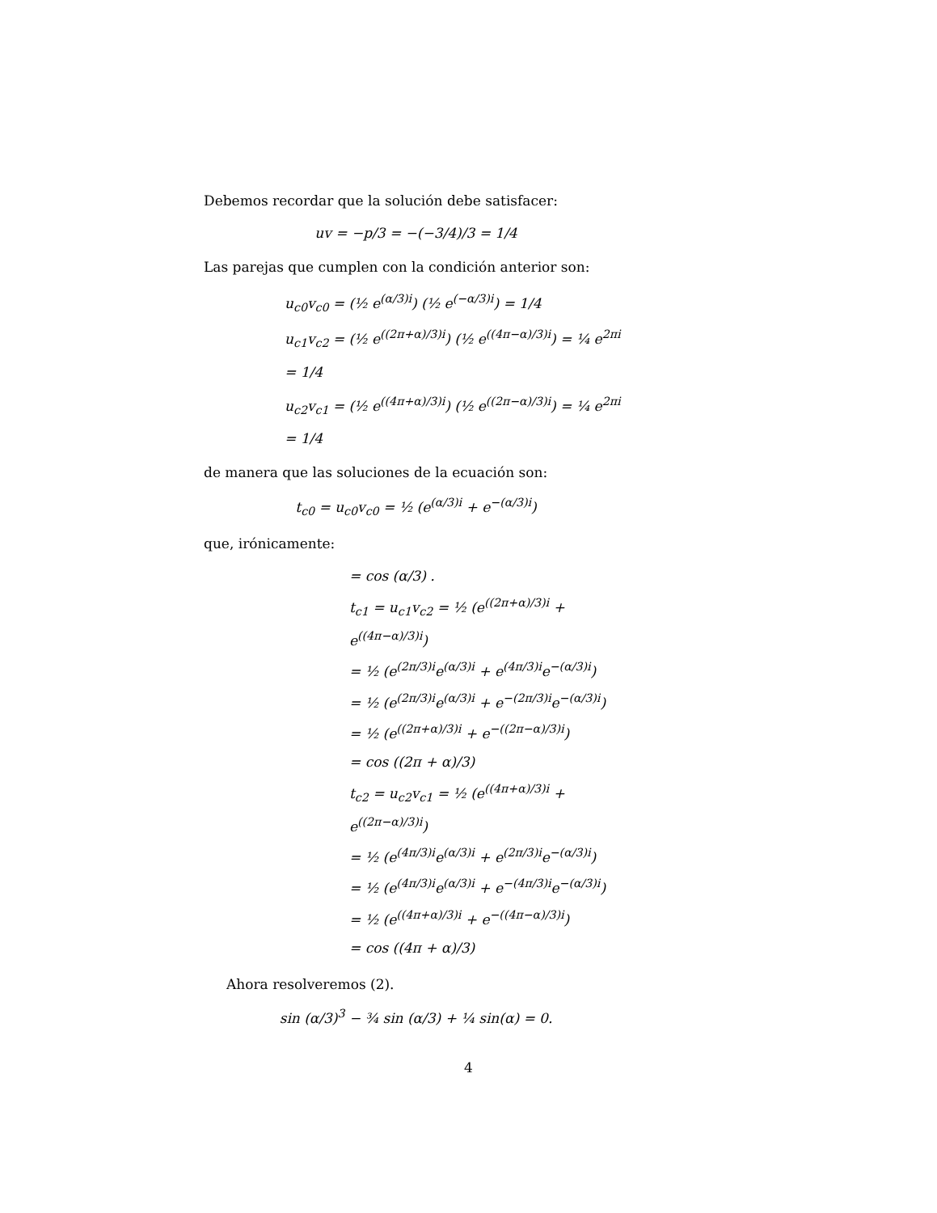Debemos recordar que la solución debe satisfacer:
uv = −p/3 = −(−3/4)/3 = 1/4
Las parejas que cumplen con la condición anterior son:
u<sub>c0</sub>v<sub>c0</sub> = (½ e<sup>(α/3)i</sup>) (½ e<sup>(−α/3)i</sup>) = 1/4
u<sub>c1</sub>v<sub>c2</sub> = (½ e<sup>((2π+α)/3)i</sup>) (½ e<sup>((4π−α)/3)i</sup>) = ¼ e<sup>2πi</sup> = 1/4
u<sub>c2</sub>v<sub>c1</sub> = (½ e<sup>((4π+α)/3)i</sup>) (½ e<sup>((2π−α)/3)i</sup>) = ¼ e<sup>2πi</sup> = 1/4
de manera que las soluciones de la ecuación son:
t<sub>c0</sub> = u<sub>c0</sub>v<sub>c0</sub> = ½ (e<sup>(α/3)i</sup> + e<sup>−(α/3)i</sup>)
que, irónicamente:
= cos (α/3) .
t<sub>c1</sub> = u<sub>c1</sub>v<sub>c2</sub> = ½ (e<sup>((2π+α)/3)i</sup> + e<sup>((4π−α)/3)i</sup>)
= ½ (e<sup>(2π/3)i</sup>e<sup>(α/3)i</sup> + e<sup>(4π/3)i</sup>e<sup>−(α/3)i</sup>)
= ½ (e<sup>(2π/3)i</sup>e<sup>(α/3)i</sup> + e<sup>−(2π/3)i</sup>e<sup>−(α/3)i</sup>)
= ½ (e<sup>((2π+α)/3)i</sup> + e<sup>−((2π−α)/3)i</sup>)
= cos ((2π + α)/3)
t<sub>c2</sub> = u<sub>c2</sub>v<sub>c1</sub> = ½ (e<sup>((4π+α)/3)i</sup> + e<sup>((2π−α)/3)i</sup>)
= ½ (e<sup>(4π/3)i</sup>e<sup>(α/3)i</sup> + e<sup>(2π/3)i</sup>e<sup>−(α/3)i</sup>)
= ½ (e<sup>(4π/3)i</sup>e<sup>(α/3)i</sup> + e<sup>−(4π/3)i</sup>e<sup>−(α/3)i</sup>)
= ½ (e<sup>((4π+α)/3)i</sup> + e<sup>−((4π−α)/3)i</sup>)
= cos ((4π + α)/3)
Ahora resolveremos (2).
sin (α/3)<sup>3</sup> − ¾ sin (α/3) + ¼ sin(α) = 0.
4